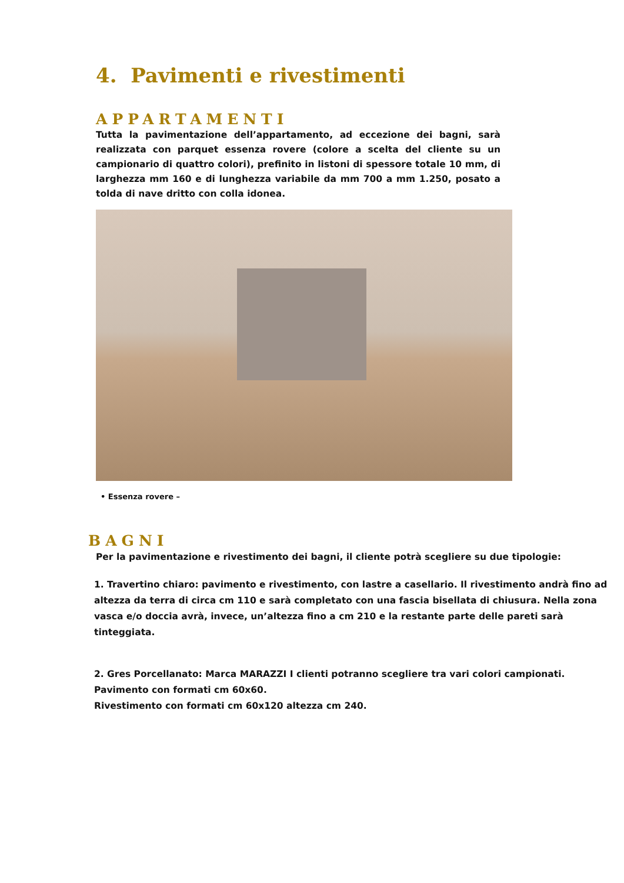4. Pavimenti e rivestimenti
APPARTAMENTI
Tutta la pavimentazione dell’appartamento, ad eccezione dei bagni, sarà realizzata con parquet essenza rovere (colore a scelta del cliente su un campionario di quattro colori), prefinito in listoni di spessore totale 10 mm, di larghezza mm 160 e di lunghezza variabile da mm 700 a mm 1.250, posato a tolda di nave dritto con colla idonea.
• Essenza rovere –
BAGNI
Per la pavimentazione e rivestimento dei bagni, il cliente potrà scegliere su due tipologie:
1. Travertino chiaro: pavimento e rivestimento, con lastre a casellario. Il rivestimento andrà fino ad altezza da terra di circa cm 110 e sarà completato con una fascia bisellata di chiusura. Nella zona vasca e/o doccia avrà, invece, un’altezza fino a cm 210 e la restante parte delle pareti sarà tinteggiata.
2. Gres Porcellanato: Marca MARAZZI I clienti potranno scegliere tra vari colori campionati.
Pavimento con formati cm 60x60.
Rivestimento con formati cm 60x120 altezza cm 240.